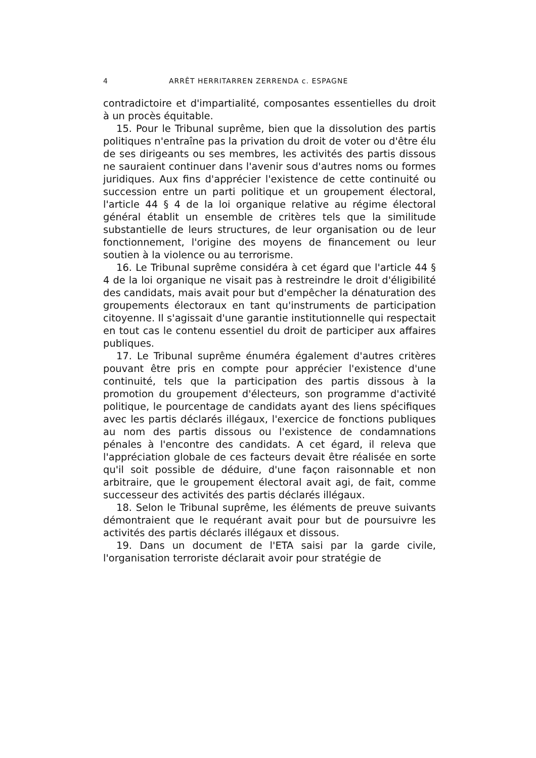4 ARRÊT HERRITARREN ZERRENDA c. ESPAGNE
contradictoire et d'impartialité, composantes essentielles du droit à un procès équitable.
15. Pour le Tribunal suprême, bien que la dissolution des partis politiques n'entraîne pas la privation du droit de voter ou d'être élu de ses dirigeants ou ses membres, les activités des partis dissous ne sauraient continuer dans l'avenir sous d'autres noms ou formes juridiques. Aux fins d'apprécier l'existence de cette continuité ou succession entre un parti politique et un groupement électoral, l'article 44 § 4 de la loi organique relative au régime électoral général établit un ensemble de critères tels que la similitude substantielle de leurs structures, de leur organisation ou de leur fonctionnement, l'origine des moyens de financement ou leur soutien à la violence ou au terrorisme.
16. Le Tribunal suprême considéra à cet égard que l'article 44 § 4 de la loi organique ne visait pas à restreindre le droit d'éligibilité des candidats, mais avait pour but d'empêcher la dénaturation des groupements électoraux en tant qu'instruments de participation citoyenne. Il s'agissait d'une garantie institutionnelle qui respectait en tout cas le contenu essentiel du droit de participer aux affaires publiques.
17. Le Tribunal suprême énuméra également d'autres critères pouvant être pris en compte pour apprécier l'existence d'une continuité, tels que la participation des partis dissous à la promotion du groupement d'électeurs, son programme d'activité politique, le pourcentage de candidats ayant des liens spécifiques avec les partis déclarés illégaux, l'exercice de fonctions publiques au nom des partis dissous ou l'existence de condamnations pénales à l'encontre des candidats. A cet égard, il releva que l'appréciation globale de ces facteurs devait être réalisée en sorte qu'il soit possible de déduire, d'une façon raisonnable et non arbitraire, que le groupement électoral avait agi, de fait, comme successeur des activités des partis déclarés illégaux.
18. Selon le Tribunal suprême, les éléments de preuve suivants démontraient que le requérant avait pour but de poursuivre les activités des partis déclarés illégaux et dissous.
19. Dans un document de l'ETA saisi par la garde civile, l'organisation terroriste déclarait avoir pour stratégie de